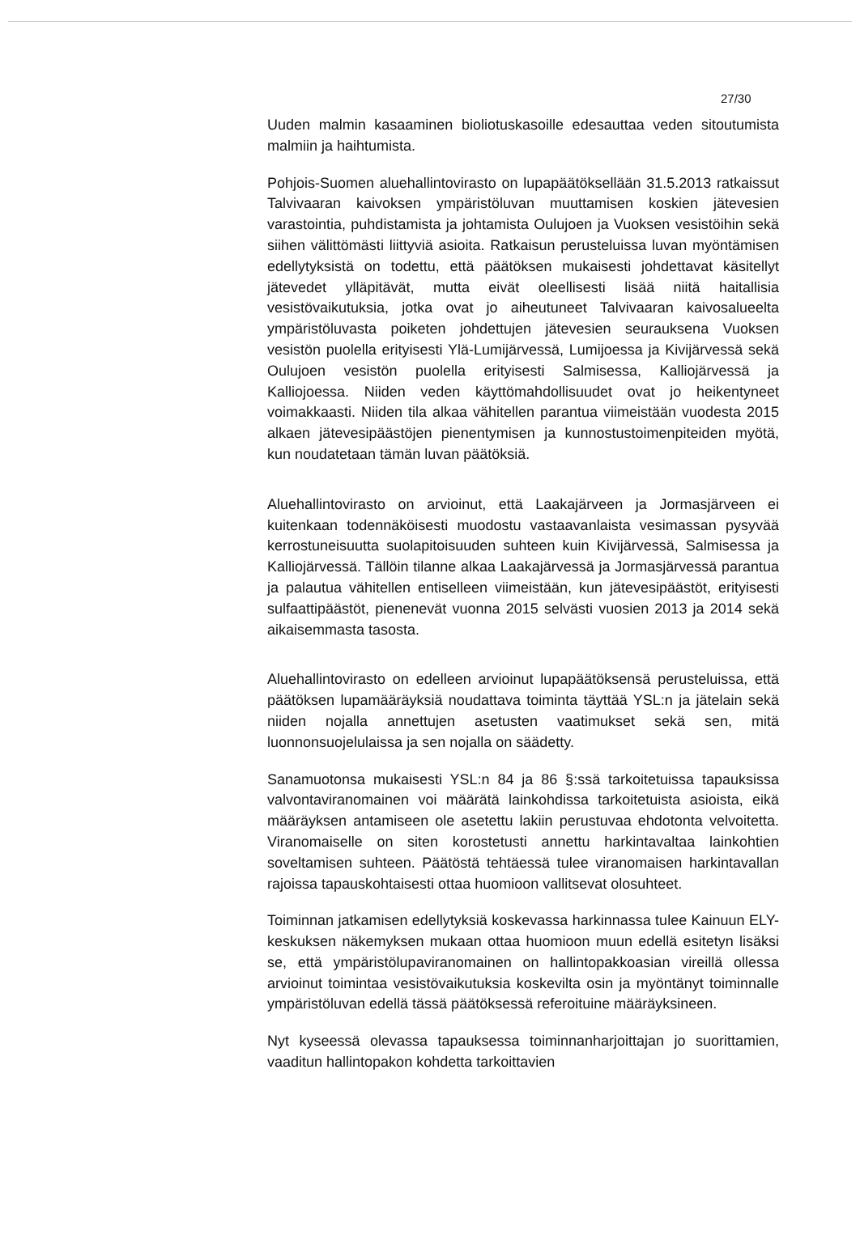27/30
Uuden malmin kasaaminen bioliotuskasoille edesauttaa veden sitoutumista malmiin ja haihtumista.
Pohjois-Suomen aluehallintovirasto on lupapäätöksellään 31.5.2013 ratkaissut Talvivaaran kaivoksen ympäristöluvan muuttamisen koskien jätevesien varastointia, puhdistamista ja johtamista Oulujoen ja Vuoksen vesistöihin sekä siihen välittömästi liittyviä asioita. Ratkaisun perusteluissa luvan myöntämisen edellytyksistä on todettu, että päätöksen mukaisesti johdettavat käsitellyt jätevedet ylläpitävät, mutta eivät oleellisesti lisää niitä haitallisia vesistövaikutuksia, jotka ovat jo aiheutuneet Talvivaaran kaivosalueelta ympäristöluvasta poiketen johdettujen jätevesien seurauksena Vuoksen vesistön puolella erityisesti Ylä-Lumijärvessä, Lumijoessa ja Kivijärvessä sekä Oulujoen vesistön puolella erityisesti Salmisessa, Kalliojärvessä ja Kalliojoessa. Niiden veden käyttömahdollisuudet ovat jo heikentyneet voimakkaasti. Niiden tila alkaa vähitellen parantua viimeistään vuodesta 2015 alkaen jätevesipäästöjen pienentymisen ja kunnostustoimenpiteiden myötä, kun noudatetaan tämän luvan päätöksiä.
Aluehallintovirasto on arvioinut, että Laakajärveen ja Jormasjärveen ei kuitenkaan todennäköisesti muodostu vastaavanlaista vesimassan pysyvää kerrostuneisuutta suolapitoisuuden suhteen kuin Kivijärvessä, Salmisessa ja Kalliojärvessä. Tällöin tilanne alkaa Laakajärvessä ja Jormasjärvessä parantua ja palautua vähitellen entiselleen viimeistään, kun jätevesipäästöt, erityisesti sulfaattipäästöt, pienenevät vuonna 2015 selvästi vuosien 2013 ja 2014 sekä aikaisemmasta tasosta.
Aluehallintovirasto on edelleen arvioinut lupapäätöksensä perusteluissa, että päätöksen lupamääräyksiä noudattava toiminta täyttää YSL:n ja jätelain sekä niiden nojalla annettujen asetusten vaatimukset sekä sen, mitä luonnonsuojelulaissa ja sen nojalla on säädetty.
Sanamuotonsa mukaisesti YSL:n 84 ja 86 §:ssä tarkoitetuissa tapauksissa valvontaviranomainen voi määrätä lainkohdissa tarkoitetuista asioista, eikä määräyksen antamiseen ole asetettu lakiin perustuvaa ehdotonta velvoitetta. Viranomaiselle on siten korostetusti annettu harkintavaltaa lainkohtien soveltamisen suhteen. Päätöstä tehtäessä tulee viranomaisen harkintavallan rajoissa tapauskohtaisesti ottaa huomioon vallitsevat olosuhteet.
Toiminnan jatkamisen edellytyksiä koskevassa harkinnassa tulee Kainuun ELY-keskuksen näkemyksen mukaan ottaa huomioon muun edellä esitetyn lisäksi se, että ympäristölupaviranomainen on hallintopakkoasian vireillä ollessa arvioinut toimintaa vesistövaikutuksia koskevilta osin ja myöntänyt toiminnalle ympäristöluvan edellä tässä päätöksessä referoituine määräyksineen.
Nyt kyseessä olevassa tapauksessa toiminnanharjoittajan jo suorittamien, vaaditun hallintopakon kohdetta tarkoittavien